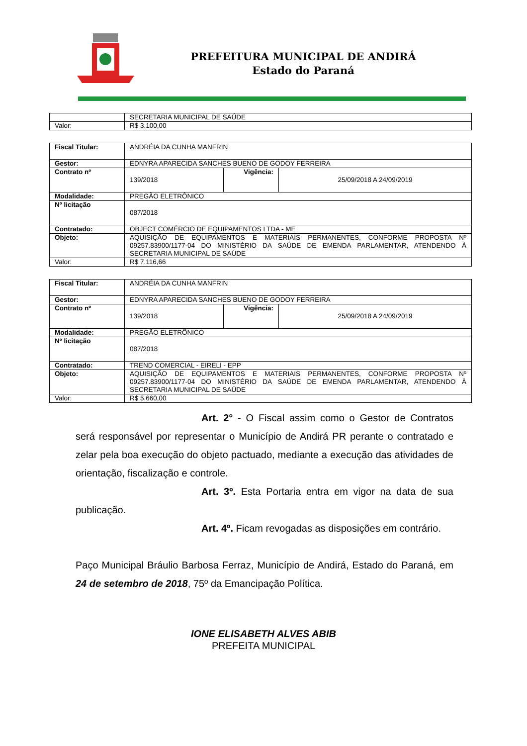PREFEITURA MUNICIPAL DE ANDIRÁ
Estado do Paraná
| | SECRETARIA MUNICIPAL DE SAÚDE |
| Valor: | R$ 3.100,00 |
| Fiscal Titular: | ANDRÉIA DA CUNHA MANFRIN | | |
| Gestor: | EDNYRA APARECIDA SANCHES BUENO DE GODOY FERREIRA | | |
| Contrato nº | 139/2018 | Vigência: | 25/09/2018 A 24/09/2019 |
| Modalidade: | PREGÃO ELETRÔNICO | | |
| Nº licitação | 087/2018 | | |
| Contratado: | OBJECT COMÉRCIO DE EQUIPAMENTOS LTDA - ME | | |
| Objeto: | AQUISIÇÃO DE EQUIPAMENTOS E MATERIAIS PERMANENTES, CONFORME PROPOSTA Nº 09257.83900/1177-04 DO MINISTÉRIO DA SAÚDE DE EMENDA PARLAMENTAR, ATENDENDO À SECRETARIA MUNICIPAL DE SAÚDE | | |
| Valor: | R$ 7.116,66 | | |
| Fiscal Titular: | ANDRÉIA DA CUNHA MANFRIN | | |
| Gestor: | EDNYRA APARECIDA SANCHES BUENO DE GODOY FERREIRA | | |
| Contrato nº | 139/2018 | Vigência: | 25/09/2018 A 24/09/2019 |
| Modalidade: | PREGÃO ELETRÔNICO | | |
| Nº licitação | 087/2018 | | |
| Contratado: | TREND COMERCIAL - EIRELI - EPP | | |
| Objeto: | AQUISIÇÃO DE EQUIPAMENTOS E MATERIAIS PERMANENTES, CONFORME PROPOSTA Nº 09257.83900/1177-04 DO MINISTÉRIO DA SAÚDE DE EMENDA PARLAMENTAR, ATENDENDO À SECRETARIA MUNICIPAL DE SAÚDE | | |
| Valor: | R$ 5.660,00 | | |
Art. 2° - O Fiscal assim como o Gestor de Contratos será responsável por representar o Município de Andirá PR perante o contratado e zelar pela boa execução do objeto pactuado, mediante a execução das atividades de orientação, fiscalização e controle.
Art. 3º. Esta Portaria entra em vigor na data de sua publicação.
Art. 4º. Ficam revogadas as disposições em contrário.
Paço Municipal Bráulio Barbosa Ferraz, Município de Andirá, Estado do Paraná, em 24 de setembro de 2018, 75º da Emancipação Política.
IONE ELISABETH ALVES ABIB
PREFEITA MUNICIPAL